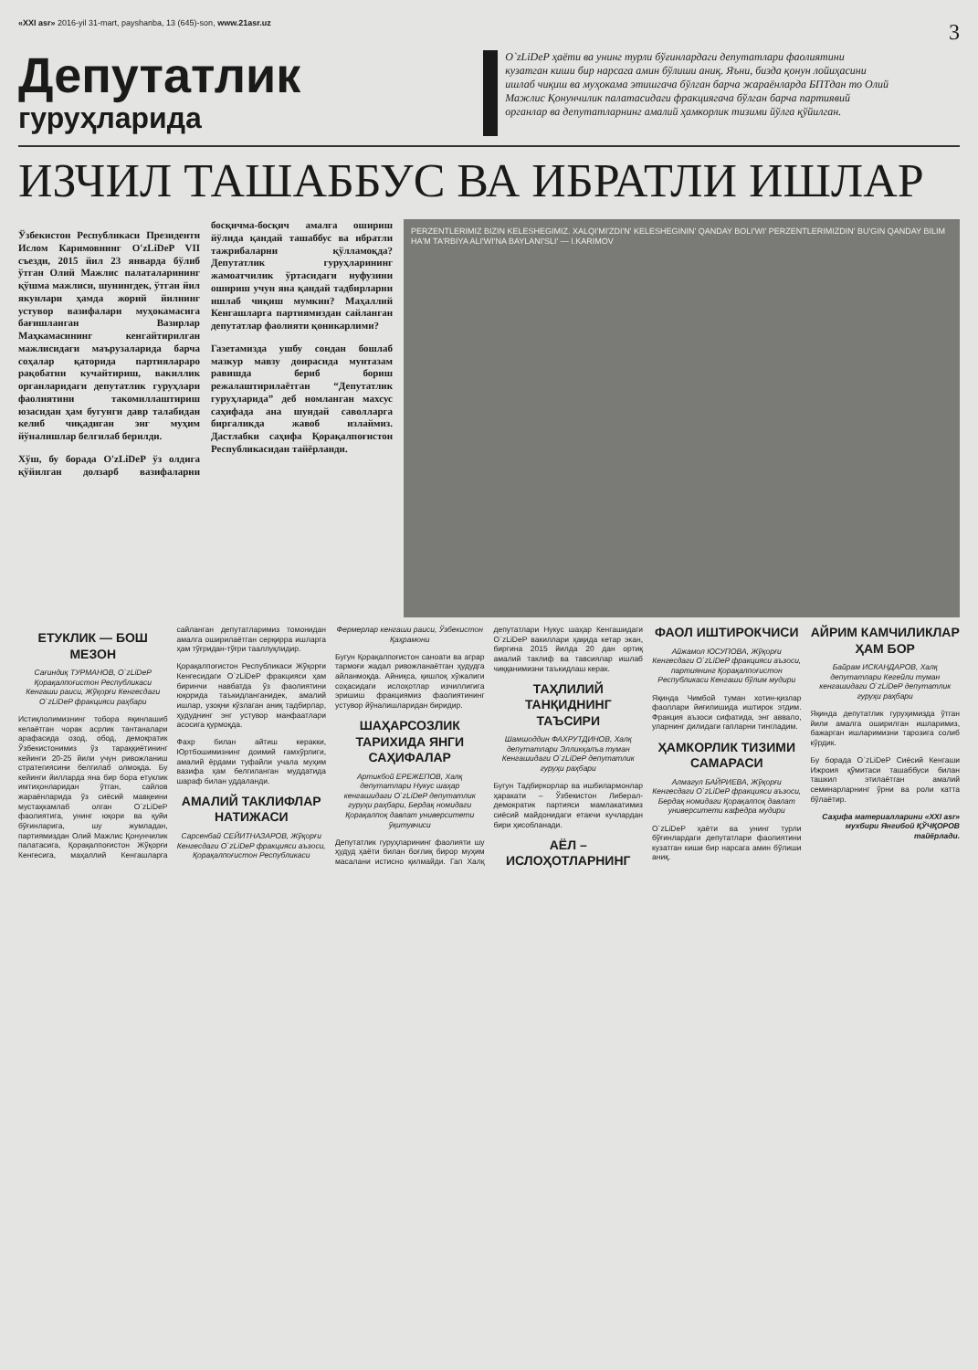«XXI asr» 2016-yil 31-mart, payshanba, 13 (645)-son, www.21asr.uz 3
Депутатлик
гуруҳларида
O`zLiDeP ҳаёти ва унинг турли бўғинлардаги депутатлари фаолиятини кузатган киши бир нарсага амин бўлиши аниқ. Яъни, бизда қонун лойиҳасини ишлаб чиқиш ва муҳокама этишгача бўлган барча жараёнларда БПТдан то Олий Мажлис Қонунчилик палатасидаги фракциягача бўлган барча партиявий органлар ва депутатларнинг амалий ҳамкорлик тизими йўлга қўйилган.
ИЗЧИЛ ТАШАББУС ВА ИБРАТЛИ ИШЛАР
Ўзбекистон Республикаси Президенти Ислом Каримовнинг O'zLiDeP VII съезди, 2015 йил 23 январда бўлиб ўтган Олий Мажлис палаталарининг қўшма мажлиси, шунингдек, ўтган йил якунлари ҳамда жорий йилнинг устувор вазифалари муҳокамасига бағишланган Вазирлар Маҳкамасининг кенгайтирилган мажлисидаги маърузаларида барча соҳалар қаторида партиялараро рақобатни кучайтириш, вакиллик органларидаги депутатлик гуруҳлари фаолиятини такомиллаштириш юзасидан ҳам бугунги давр талабидан келиб чиқадиган энг муҳим йўналишлар белгилаб берилди.
Хўш, бу борада O'zLiDeP ўз олдига қўйилган долзарб вазифаларни босқичма-босқич амалга ошириш йўлида қандай ташаббус ва ибратли тажрибаларни қўлламоқда? Депутатлик гуруҳларининг жамоатчилик ўртасидаги нуфузини ошириш учун яна қандай тадбирларни ишлаб чиқиш мумкин? Маҳаллий Кенгашларга партиямиздан сайланган депутатлар фаолияти қоникарлими?
Газетамизда ушбу сондан бошлаб мазкур мавзу доирасида мунтазам равишда бериб бориш режалаштирилаётган “Депутатлик гуруҳларида” деб номланган махсус саҳифада ана шундай саволларга биргаликда жавоб излаймиз. Дастлабки саҳифа Қорақалпоғистон Республикасидан тайёрланди.
PERZENTLERIMIZ BIZIN KELESHEGIMIZ. XALQI'MI'ZDI'N' KELESHEGININ' QANDAY BOLI'WI' PERZENTLERIMIZDIN' BU'GIN QANDAY BILIM HA'M TA'RBIYA ALI'WI'NA BAYLANI'SLI' — I.KARIMOV
ЕТУКЛИК — БОШ МЕЗОН
Сағиндиқ ТУРМАНОВ, O`zLiDeP Қорақалпоғистон Республикаси Кенгаши раиси, Жўқорғи Кенгесдаги O`zLiDeP фракцияси раҳбари
Истиқлолимизнинг тобора яқинлашиб келаётган чорак асрлик тантаналари арафасида озод, обод, демократик Ўзбекистонимиз ўз тараққиётининг кейинги 20-25 йили учун ривожланиш стратегиясини белгилаб олмоқда. Бу кейинги йилларда яна бир бора етуклик имтиҳонларидан ўтган, сайлов жараёнларида ўз сиёсий мавқеини мустаҳкамлаб олган O`zLiDeP фаолиятига, унинг юқори ва қуйи бўғинларига, шу жумладан, партиямиздан Олий Мажлис Қонунчилик палатасига, Қорақалпоғистон Жўқорғи Кенгесига, маҳаллий Кенгашларга сайланган депутатларимиз томонидан амалга оширилаётган серқирра ишларга ҳам тўғридан-тўғри тааллуқлидир.
Қорақалпоғистон Республикаси Жўқорғи Кенгесидаги O`zLiDeP фракцияси ҳам биринчи навбатда ўз фаолиятини юқорида таъкидланганидек, амалий ишлар, узоқни кўзлаган аниқ тадбирлар, ҳудуднинг энг устувор манфаатлари асосига қурмоқда.
Фахр билан айтиш керакки, Юртбошимизнинг доимий ғамхўрлиги, амалий ёрдами туфайли учала муҳим вазифа ҳам белгиланган муддатида шараф билан уддаланди.
АМАЛИЙ ТАКЛИФЛАР НАТИЖАСИ
Сарсенбай СЕЙИТНАЗАРОВ, Жўқорғи Кенгесдаги O`zLiDeP фракцияси аъзоси, Қорақалпоғистон Республикаси Фермерлар кенгаши раиси, Ўзбекистон Қаҳрамони
Бугун Қорақалпоғистон саноати ва аграр тармоғи жадал ривожланаётган ҳудудга айланмоқда. Айниқса, қишлоқ хўжалиги соҳасидаги ислоҳотлар изчиллигига эришиш фракциямиз фаолиятининг устувор йўналишларидан биридир.
ШАҲАРСОЗЛИК ТАРИХИДА ЯНГИ САҲИФАЛАР
Артикбой ЕРЕЖЕПОВ, Халқ депутатлари Нукус шаҳар кенгашидаги O`zLiDeP депутатлик гуруҳи раҳбари, Бердақ номидаги Қорақалпоқ давлат университети ўқитувчиси
Депутатлик гуруҳларининг фаолияти шу ҳудуд ҳаёти билан боғлиқ бирор муҳим масалани истисно қилмайди. Гап Халқ депутатлари Нукус шаҳар Кенгашидаги O`zLiDeP вакиллари ҳақида кетар экан, биргина 2015 йилда 20 дан ортиқ амалий таклиф ва тавсиялар ишлаб чиққанимизни таъкидлаш керак.
ТАҲЛИЛИЙ ТАНҚИДНИНГ ТАЪСИРИ
Шамшоддин ФАХРУТДИНОВ, Халқ депутатлари Элликқалъа туман Кенгашидаги O`zLiDeP депутатлик гуруҳи раҳбари
Бугун Тадбиркорлар ва ишбилармонлар ҳаракати – Ўзбекистон Либерал-демократик партияси мамлакатимиз сиёсий майдонидаги етакчи кучлардан бири ҳисобланади.
АЁЛ – ИСЛОҲОТЛАРНИНГ ФАОЛ ИШТИРОКЧИСИ
Айжамол ЮСУПОВА, Жўқорғи Кенгесдаги O`zLiDeP фракцияси аъзоси, партиянинг Қорақалпоғистон Республикаси Кенгаши бўлим мудири
Яқинда Чимбой туман хотин-қизлар фаоллари йиғилишида иштирок этдим. Фракция аъзоси сифатида, энг аввало, уларнинг дилидаги гапларни тингладим.
ҲАМКОРЛИК ТИЗИМИ САМАРАСИ
Алмагул БАЙРИЕВА, Жўқорғи Кенгесдаги O`zLiDeP фракцияси аъзоси, Бердақ номидаги Қорақалпоқ давлат университети кафедра мудири
O`zLiDeP ҳаёти ва унинг турли бўғинлардаги депутатлари фаолиятини кузатган киши бир нарсага амин бўлиши аниқ.
АЙРИМ КАМЧИЛИКЛАР ҲАМ БОР
Байрам ИСКАНДАРОВ, Халқ депутатлари Кегейли туман кенгашидаги O`zLiDeP депутатлик гуруҳи раҳбари
Яқинда депутатлик гуруҳимизда ўтган йили амалга оширилган ишларимиз, бажарган ишларимизни тарозига солиб кўрдик.
Бу борада O`zLiDeP Сиёсий Кенгаши Ижроия қўмитаси ташаббуси билан ташкил этилаётган амалий семинарларнинг ўрни ва роли катта бўлаётир.
Саҳифа материалларини «XXI asr» мухбири Янгибой ҚЎЧҚОРОВ тайёрлади.